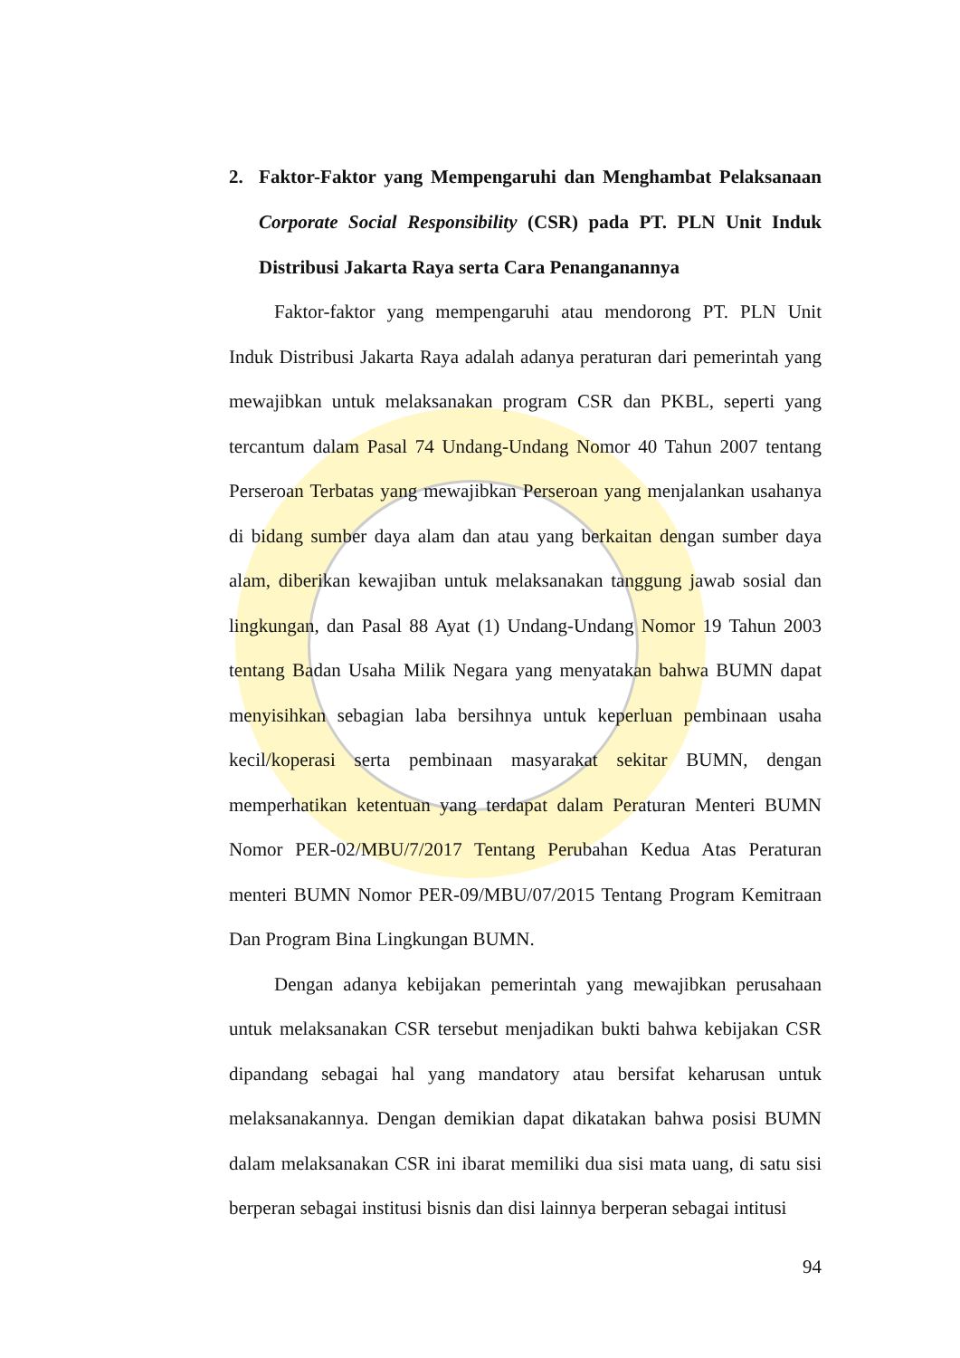2. Faktor-Faktor yang Mempengaruhi dan Menghambat Pelaksanaan Corporate Social Responsibility (CSR) pada PT. PLN Unit Induk Distribusi Jakarta Raya serta Cara Penanganannya
Faktor-faktor yang mempengaruhi atau mendorong PT. PLN Unit Induk Distribusi Jakarta Raya adalah adanya peraturan dari pemerintah yang mewajibkan untuk melaksanakan program CSR dan PKBL, seperti yang tercantum dalam Pasal 74 Undang-Undang Nomor 40 Tahun 2007 tentang Perseroan Terbatas yang mewajibkan Perseroan yang menjalankan usahanya di bidang sumber daya alam dan atau yang berkaitan dengan sumber daya alam, diberikan kewajiban untuk melaksanakan tanggung jawab sosial dan lingkungan, dan Pasal 88 Ayat (1) Undang-Undang Nomor 19 Tahun 2003 tentang Badan Usaha Milik Negara yang menyatakan bahwa BUMN dapat menyisihkan sebagian laba bersihnya untuk keperluan pembinaan usaha kecil/koperasi serta pembinaan masyarakat sekitar BUMN, dengan memperhatikan ketentuan yang terdapat dalam Peraturan Menteri BUMN Nomor PER-02/MBU/7/2017 Tentang Perubahan Kedua Atas Peraturan menteri BUMN Nomor PER-09/MBU/07/2015 Tentang Program Kemitraan Dan Program Bina Lingkungan BUMN.
Dengan adanya kebijakan pemerintah yang mewajibkan perusahaan untuk melaksanakan CSR tersebut menjadikan bukti bahwa kebijakan CSR dipandang sebagai hal yang mandatory atau bersifat keharusan untuk melaksanakannya. Dengan demikian dapat dikatakan bahwa posisi BUMN dalam melaksanakan CSR ini ibarat memiliki dua sisi mata uang, di satu sisi berperan sebagai institusi bisnis dan disi lainnya berperan sebagai intitusi
94